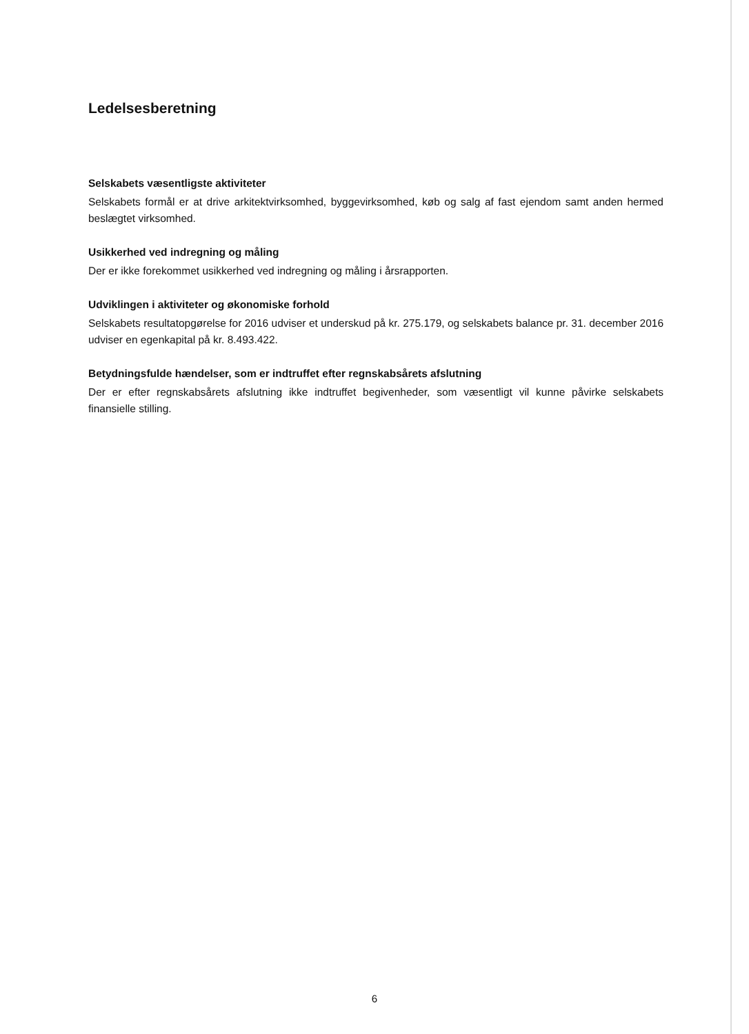Ledelsesberetning
Selskabets væsentligste aktiviteter
Selskabets formål er at drive arkitektvirksomhed, byggevirksomhed, køb og salg af fast ejendom samt anden hermed beslægtet virksomhed.
Usikkerhed ved indregning og måling
Der er ikke forekommet usikkerhed ved indregning og måling i årsrapporten.
Udviklingen i aktiviteter og økonomiske forhold
Selskabets resultatopgørelse for 2016 udviser et underskud på kr. 275.179, og selskabets balance pr. 31. december 2016 udviser en egenkapital på kr. 8.493.422.
Betydningsfulde hændelser, som er indtruffet efter regnskabsårets afslutning
Der er efter regnskabsårets afslutning ikke indtruffet begivenheder, som væsentligt vil kunne påvirke selskabets finansielle stilling.
6